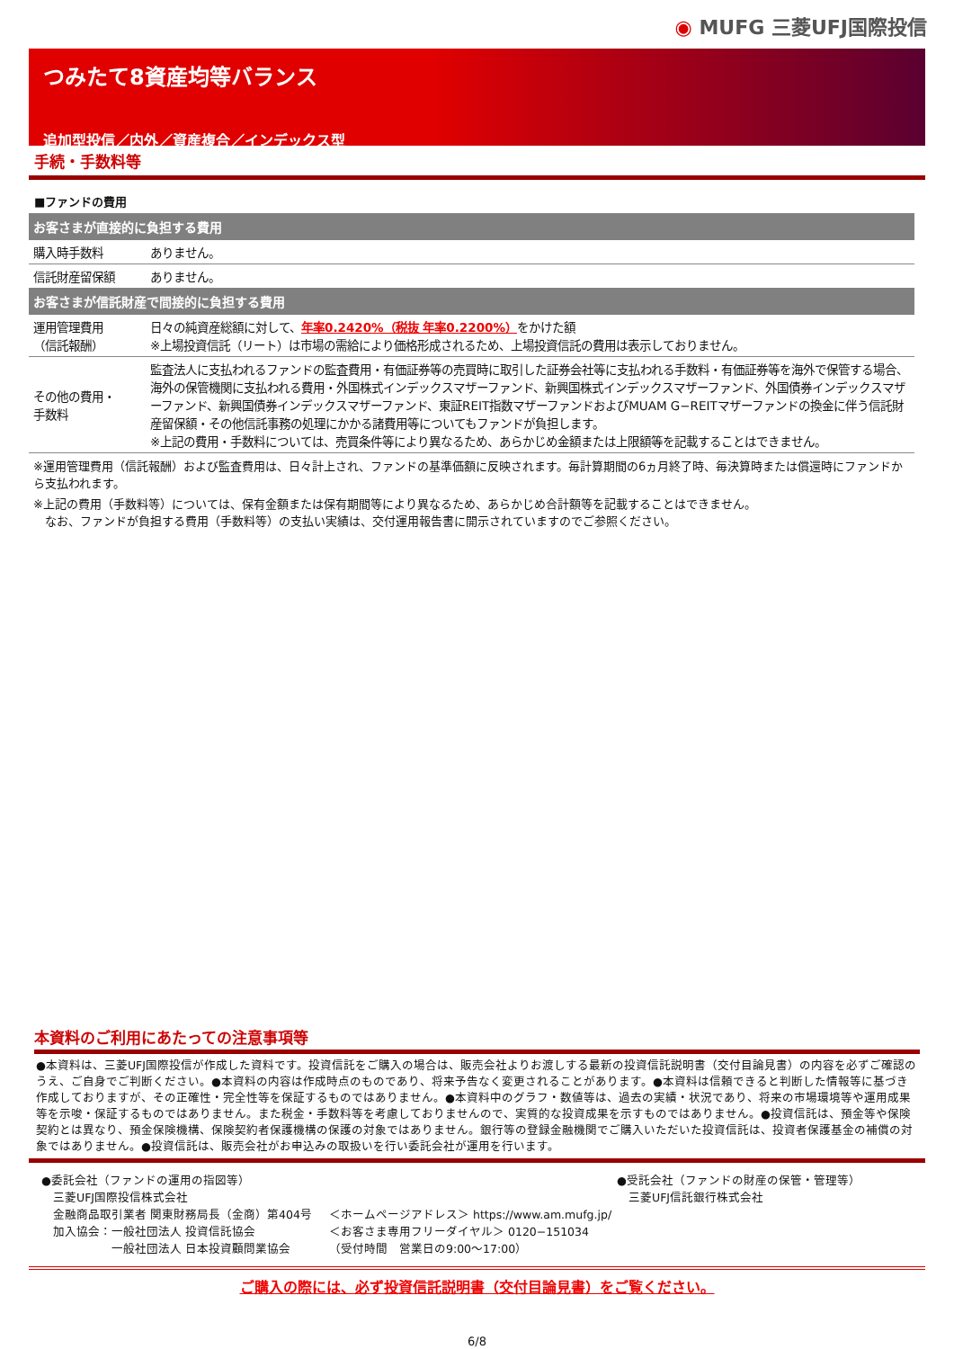◉ MUFG 三菱UFJ国際投信
つみたて8資産均等バランス
追加型投信／内外／資産複合／インデックス型
手続・手数料等
■ファンドの費用
| お客さまが直接的に負担する費用 | |
| --- | --- |
| 購入時手数料 | ありません。 |
| 信託財産留保額 | ありません。 |
| お客さまが信託財産で間接的に負担する費用 | |
| 運用管理費用 （信託報酬） | 日々の純資産総額に対して、 年率0.2420%（税抜 年率0.2200%） をかけた額 ※上場投資信託（リート）は市場の需給により価格形成されるため、上場投資信託の費用は表示しておりません。 |
| その他の費用・ 手数料 | 監査法人に支払われるファンドの監査費用・有価証券等の売買時に取引した証券会社等に支払われる手数料・有価証券等を海外で保管する場合、海外の保管機関に支払われる費用・外国株式インデックスマザーファンド、新興国株式インデックスマザーファンド、外国債券インデックスマザーファンド、新興国債券インデックスマザーファンド、東証REIT指数マザーファンドおよびMUAM G−REITマザーファンドの換金に伴う信託財産留保額・その他信託事務の処理にかかる諸費用等についてもファンドが負担します。 ※上記の費用・手数料については、売買条件等により異なるため、あらかじめ金額または上限額等を記載することはできません。 |
※運用管理費用（信託報酬）および監査費用は、日々計上され、ファンドの基準価額に反映されます。毎計算期間の6ヵ月終了時、毎決算時または償還時にファンドから支払われます。
※上記の費用（手数料等）については、保有金額または保有期間等により異なるため、あらかじめ合計額等を記載することはできません。
　なお、ファンドが負担する費用（手数料等）の支払い実績は、交付運用報告書に開示されていますのでご参照ください。
本資料のご利用にあたっての注意事項等
●本資料は、三菱UFJ国際投信が作成した資料です。投資信託をご購入の場合は、販売会社よりお渡しする最新の投資信託説明書（交付目論見書）の内容を必ずご確認のうえ、ご自身でご判断ください。●本資料の内容は作成時点のものであり、将来予告なく変更されることがあります。●本資料は信頼できると判断した情報等に基づき作成しておりますが、その正確性・完全性等を保証するものではありません。●本資料中のグラフ・数値等は、過去の実績・状況であり、将来の市場環境等や運用成果等を示唆・保証するものではありません。また税金・手数料等を考慮しておりませんので、実質的な投資成果を示すものではありません。●投資信託は、預金等や保険契約とは異なり、預金保険機構、保険契約者保護機構の保護の対象ではありません。銀行等の登録金融機関でご購入いただいた投資信託は、投資者保護基金の補償の対象ではありません。●投資信託は、販売会社がお申込みの取扱いを行い委託会社が運用を行います。
●委託会社（ファンドの運用の指図等）
　三菱UFJ国際投信株式会社
　金融商品取引業者 関東財務局長（金商）第404号
　加入協会：一般社団法人 投資信託協会
　　　　　　一般社団法人 日本投資顧問業協会
＜ホームページアドレス＞ https://www.am.mufg.jp/
＜お客さま専用フリーダイヤル＞ 0120−151034
（受付時間　営業日の9:00～17:00）
●受託会社（ファンドの財産の保管・管理等）
　三菱UFJ信託銀行株式会社
ご購入の際には、必ず投資信託説明書（交付目論見書）をご覧ください。
6/8